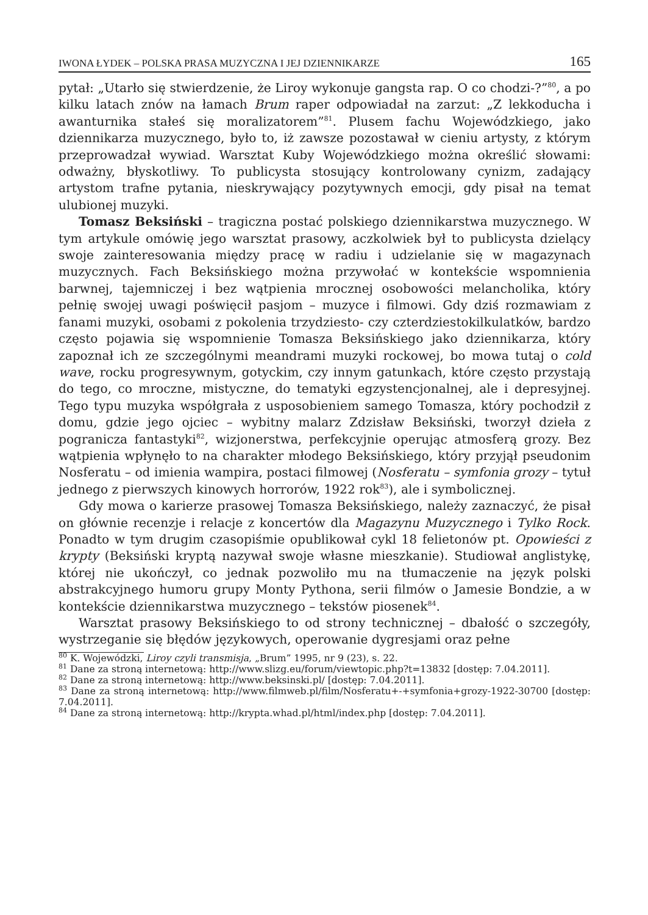IWONA ŁYDEK – POLSKA PRASA MUZYCZNA I JEJ DZIENNIKARZE 165
pytał: „Utarło się stwierdzenie, że Liroy wykonuje gangsta rap. O co chodzi-?”<sup>80</sup>, a po kilku latach znów na łamach Brum raper odpowiadał na zarzut: „Z lekkoducha i awanturnika stałeś się moralizatorem”<sup>81</sup>. Plusem fachu Wojewódzkiego, jako dziennikarza muzycznego, było to, iż zawsze pozostawał w cieniu artysty, z którym przeprowadzał wywiad. Warsztat Kuby Wojewódzkiego można określić słowami: odważny, błyskotliwy. To publicysta stosujący kontrolowany cynizm, zadający artystom trafne pytania, nieskrywający pozytywnych emocji, gdy pisał na temat ulubionej muzyki.
Tomasz Beksiński – tragiczna postać polskiego dziennikarstwa muzycznego. W tym artykule omówię jego warsztat prasowy, aczkolwiek był to publicysta dzielący swoje zainteresowania między pracę w radiu i udzielanie się w magazynach muzycznych. Fach Beksińskiego można przywołać w kontekście wspomnienia barwnej, tajemniczej i bez wątpienia mrocznej osobowości melancholika, który pełnię swojej uwagi poświęcił pasjom – muzyce i filmowi. Gdy dziś rozmawiam z fanami muzyki, osobami z pokolenia trzydziesto- czy czterdziestokilkulatków, bardzo często pojawia się wspomnienie Tomasza Beksińskiego jako dziennikarza, który zapoznał ich ze szczególnymi meandrami muzyki rockowej, bo mowa tutaj o cold wave, rocku progresywnym, gotyckim, czy innym gatunkach, które często przystają do tego, co mroczne, mistyczne, do tematyki egzystencjonalnej, ale i depresyjnej. Tego typu muzyka współgrała z usposobieniem samego Tomasza, który pochodził z domu, gdzie jego ojciec – wybitny malarz Zdzisław Beksiński, tworzył dzieła z pogranicza fantastyki<sup>82</sup>, wizjonerstwa, perfekcyjnie operując atmosferą grozy. Bez wątpienia wpłynęło to na charakter młodego Beksińskiego, który przyjął pseudonim Nosferatu – od imienia wampira, postaci filmowej (Nosferatu – symfonia grozy – tytuł jednego z pierwszych kinowych horrorów, 1922 rok<sup>83</sup>), ale i symbolicznej.
Gdy mowa o karierze prasowej Tomasza Beksińskiego, należy zaznaczyć, że pisał on głównie recenzje i relacje z koncertów dla Magazynu Muzycznego i Tylko Rock. Ponadto w tym drugim czasopiśmie opublikował cykl 18 felietonów pt. Opowieści z krypty (Beksiński kryptą nazywał swoje własne mieszkanie). Studiował anglistykę, której nie ukończył, co jednak pozwoliło mu na tłumaczenie na język polski abstrakcyjnego humoru grupy Monty Pythona, serii filmów o Jamesie Bondzie, a w kontekście dziennikarstwa muzycznego – tekstów piosenek<sup>84</sup>.
Warsztat prasowy Beksińskiego to od strony technicznej – dbałość o szczegóły, wystrzeganie się błędów językowych, operowanie dygresjami oraz pełne
<sup>80</sup> K. Wojewódzki, Liroy czyli transmisja, „Brum” 1995, nr 9 (23), s. 22.
<sup>81</sup> Dane za stroną internetową: http://www.slizg.eu/forum/viewtopic.php?t=13832 [dostęp: 7.04.2011].
<sup>82</sup> Dane za stroną internetową: http://www.beksinski.pl/ [dostęp: 7.04.2011].
<sup>83</sup> Dane za stroną internetową: http://www.filmweb.pl/film/Nosferatu+-+symfonia+grozy-1922-30700 [dostęp: 7.04.2011].
<sup>84</sup> Dane za stroną internetową: http://krypta.whad.pl/html/index.php [dostęp: 7.04.2011].